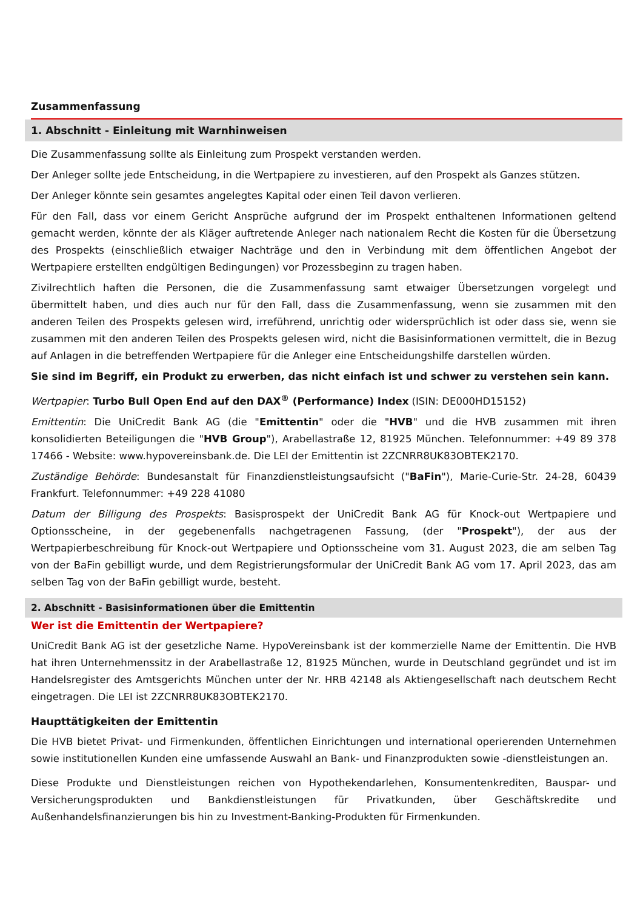Zusammenfassung
1. Abschnitt - Einleitung mit Warnhinweisen
Die Zusammenfassung sollte als Einleitung zum Prospekt verstanden werden.
Der Anleger sollte jede Entscheidung, in die Wertpapiere zu investieren, auf den Prospekt als Ganzes stützen.
Der Anleger könnte sein gesamtes angelegtes Kapital oder einen Teil davon verlieren.
Für den Fall, dass vor einem Gericht Ansprüche aufgrund der im Prospekt enthaltenen Informationen geltend gemacht werden, könnte der als Kläger auftretende Anleger nach nationalem Recht die Kosten für die Übersetzung des Prospekts (einschließlich etwaiger Nachträge und den in Verbindung mit dem öffentlichen Angebot der Wertpapiere erstellten endgültigen Bedingungen) vor Prozessbeginn zu tragen haben.
Zivilrechtlich haften die Personen, die die Zusammenfassung samt etwaiger Übersetzungen vorgelegt und übermittelt haben, und dies auch nur für den Fall, dass die Zusammenfassung, wenn sie zusammen mit den anderen Teilen des Prospekts gelesen wird, irreführend, unrichtig oder widersprüchlich ist oder dass sie, wenn sie zusammen mit den anderen Teilen des Prospekts gelesen wird, nicht die Basisinformationen vermittelt, die in Bezug auf Anlagen in die betreffenden Wertpapiere für die Anleger eine Entscheidungshilfe darstellen würden.
Sie sind im Begriff, ein Produkt zu erwerben, das nicht einfach ist und schwer zu verstehen sein kann.
Wertpapier: Turbo Bull Open End auf den DAX<sup>®</sup> (Performance) Index (ISIN: DE000HD15152)
Emittentin: Die UniCredit Bank AG (die "Emittentin" oder die "HVB" und die HVB zusammen mit ihren konsolidierten Beteiligungen die "HVB Group"), Arabellastraße 12, 81925 München. Telefonnummer: +49 89 378 17466 - Website: www.hypovereinsbank.de. Die LEI der Emittentin ist 2ZCNRR8UK83OBTEK2170.
Zuständige Behörde: Bundesanstalt für Finanzdienstleistungsaufsicht ("BaFin"), Marie-Curie-Str. 24-28, 60439 Frankfurt. Telefonnummer: +49 228 41080
Datum der Billigung des Prospekts: Basisprospekt der UniCredit Bank AG für Knock-out Wertpapiere und Optionsscheine, in der gegebenenfalls nachgetragenen Fassung, (der "Prospekt"), der aus der Wertpapierbeschreibung für Knock-out Wertpapiere und Optionsscheine vom 31. August 2023, die am selben Tag von der BaFin gebilligt wurde, und dem Registrierungsformular der UniCredit Bank AG vom 17. April 2023, das am selben Tag von der BaFin gebilligt wurde, besteht.
2. Abschnitt - Basisinformationen über die Emittentin
Wer ist die Emittentin der Wertpapiere?
UniCredit Bank AG ist der gesetzliche Name. HypoVereinsbank ist der kommerzielle Name der Emittentin. Die HVB hat ihren Unternehmenssitz in der Arabellastraße 12, 81925 München, wurde in Deutschland gegründet und ist im Handelsregister des Amtsgerichts München unter der Nr. HRB 42148 als Aktiengesellschaft nach deutschem Recht eingetragen. Die LEI ist 2ZCNRR8UK83OBTEK2170.
Haupttätigkeiten der Emittentin
Die HVB bietet Privat- und Firmenkunden, öffentlichen Einrichtungen und international operierenden Unternehmen sowie institutionellen Kunden eine umfassende Auswahl an Bank- und Finanzprodukten sowie -dienstleistungen an.
Diese Produkte und Dienstleistungen reichen von Hypothekendarlehen, Konsumentenkrediten, Bauspar- und Versicherungsprodukten und Bankdienstleistungen für Privatkunden, über Geschäftskredite und Außenhandelsfinanzierungen bis hin zu Investment-Banking-Produkten für Firmenkunden.